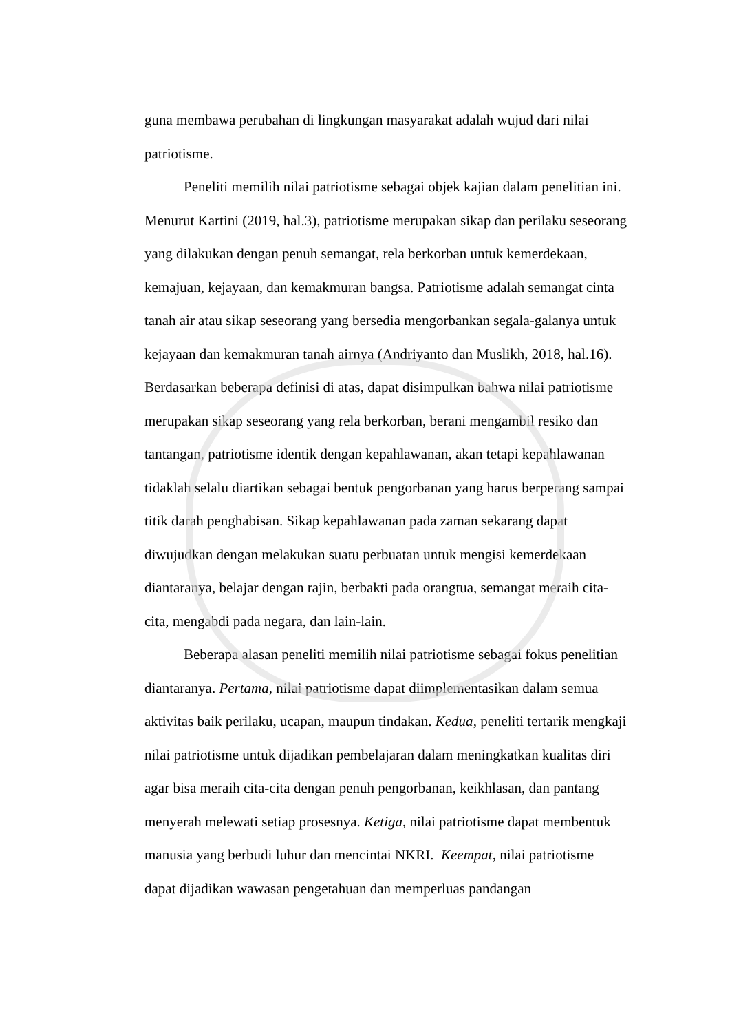guna membawa perubahan di lingkungan masyarakat adalah wujud dari nilai patriotisme.
Peneliti memilih nilai patriotisme sebagai objek kajian dalam penelitian ini. Menurut Kartini (2019, hal.3), patriotisme merupakan sikap dan perilaku seseorang yang dilakukan dengan penuh semangat, rela berkorban untuk kemerdekaan, kemajuan, kejayaan, dan kemakmuran bangsa. Patriotisme adalah semangat cinta tanah air atau sikap seseorang yang bersedia mengorbankan segala-galanya untuk kejayaan dan kemakmuran tanah airnya (Andriyanto dan Muslikh, 2018, hal.16). Berdasarkan beberapa definisi di atas, dapat disimpulkan bahwa nilai patriotisme merupakan sikap seseorang yang rela berkorban, berani mengambil resiko dan tantangan, patriotisme identik dengan kepahlawanan, akan tetapi kepahlawanan tidaklah selalu diartikan sebagai bentuk pengorbanan yang harus berperang sampai titik darah penghabisan. Sikap kepahlawanan pada zaman sekarang dapat diwujudkan dengan melakukan suatu perbuatan untuk mengisi kemerdekaan diantaranya, belajar dengan rajin, berbakti pada orangtua, semangat meraih cita-cita, mengabdi pada negara, dan lain-lain.
Beberapa alasan peneliti memilih nilai patriotisme sebagai fokus penelitian diantaranya. Pertama, nilai patriotisme dapat diimplementasikan dalam semua aktivitas baik perilaku, ucapan, maupun tindakan. Kedua, peneliti tertarik mengkaji nilai patriotisme untuk dijadikan pembelajaran dalam meningkatkan kualitas diri agar bisa meraih cita-cita dengan penuh pengorbanan, keikhlasan, dan pantang menyerah melewati setiap prosesnya. Ketiga, nilai patriotisme dapat membentuk manusia yang berbudi luhur dan mencintai NKRI. Keempat, nilai patriotisme dapat dijadikan wawasan pengetahuan dan memperluas pandangan